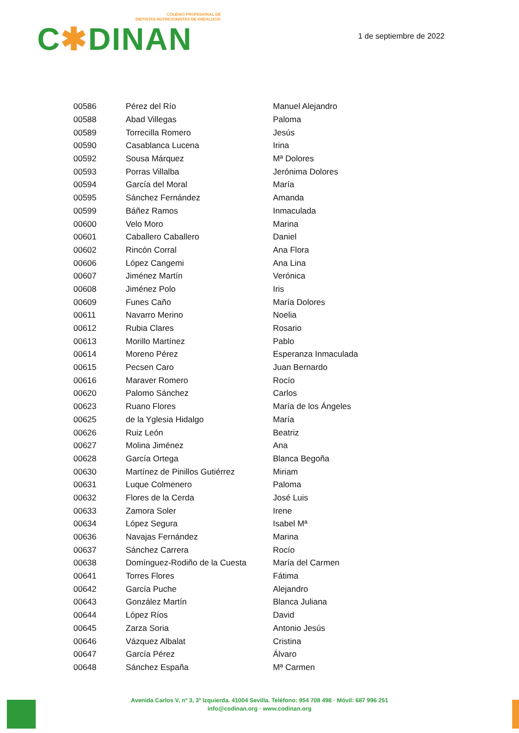COLEGIO PROFESIONAL DE
DIETISTAS-NUTRICIONISTAS DE ANDALUCÍA
C✱DINAN
1 de septiembre de 2022
| 00586 | Pérez del Río | Manuel Alejandro |
| 00588 | Abad Villegas | Paloma |
| 00589 | Torrecilla Romero | Jesús |
| 00590 | Casablanca Lucena | Irina |
| 00592 | Sousa Márquez | Mª Dolores |
| 00593 | Porras Villalba | Jerónima Dolores |
| 00594 | García del Moral | María |
| 00595 | Sánchez Fernández | Amanda |
| 00599 | Báñez Ramos | Inmaculada |
| 00600 | Velo Moro | Marina |
| 00601 | Caballero Caballero | Daniel |
| 00602 | Rincón Corral | Ana Flora |
| 00606 | López Cangemi | Ana Lina |
| 00607 | Jiménez Martín | Verónica |
| 00608 | Jiménez Polo | Iris |
| 00609 | Funes Caño | María Dolores |
| 00611 | Navarro Merino | Noelia |
| 00612 | Rubia Clares | Rosario |
| 00613 | Morillo Martínez | Pablo |
| 00614 | Moreno Pérez | Esperanza Inmaculada |
| 00615 | Pecsen Caro | Juan Bernardo |
| 00616 | Maraver Romero | Rocío |
| 00620 | Palomo Sánchez | Carlos |
| 00623 | Ruano Flores | María de los Ángeles |
| 00625 | de la Yglesia Hidalgo | María |
| 00626 | Ruiz León | Beatriz |
| 00627 | Molina Jiménez | Ana |
| 00628 | García Ortega | Blanca Begoña |
| 00630 | Martínez de Pinillos Gutiérrez | Miriam |
| 00631 | Luque Colmenero | Paloma |
| 00632 | Flores de la Cerda | José Luis |
| 00633 | Zamora Soler | Irene |
| 00634 | López Segura | Isabel Mª |
| 00636 | Navajas Fernández | Marina |
| 00637 | Sánchez Carrera | Rocío |
| 00638 | Domínguez-Rodiño de la Cuesta | María del Carmen |
| 00641 | Torres Flores | Fátima |
| 00642 | García Puche | Alejandro |
| 00643 | González Martín | Blanca Juliana |
| 00644 | López Ríos | David |
| 00645 | Zarza Soria | Antonio Jesús |
| 00646 | Vázquez Albalat | Cristina |
| 00647 | García Pérez | Álvaro |
| 00648 | Sánchez España | Mª Carmen |
Avenida Carlos V, nº 3, 3º Izquierda. 41004 Sevilla. Teléfono: 954 708 498 · Móvil: 687 996 251
info@codinan.org · www.codinan.org